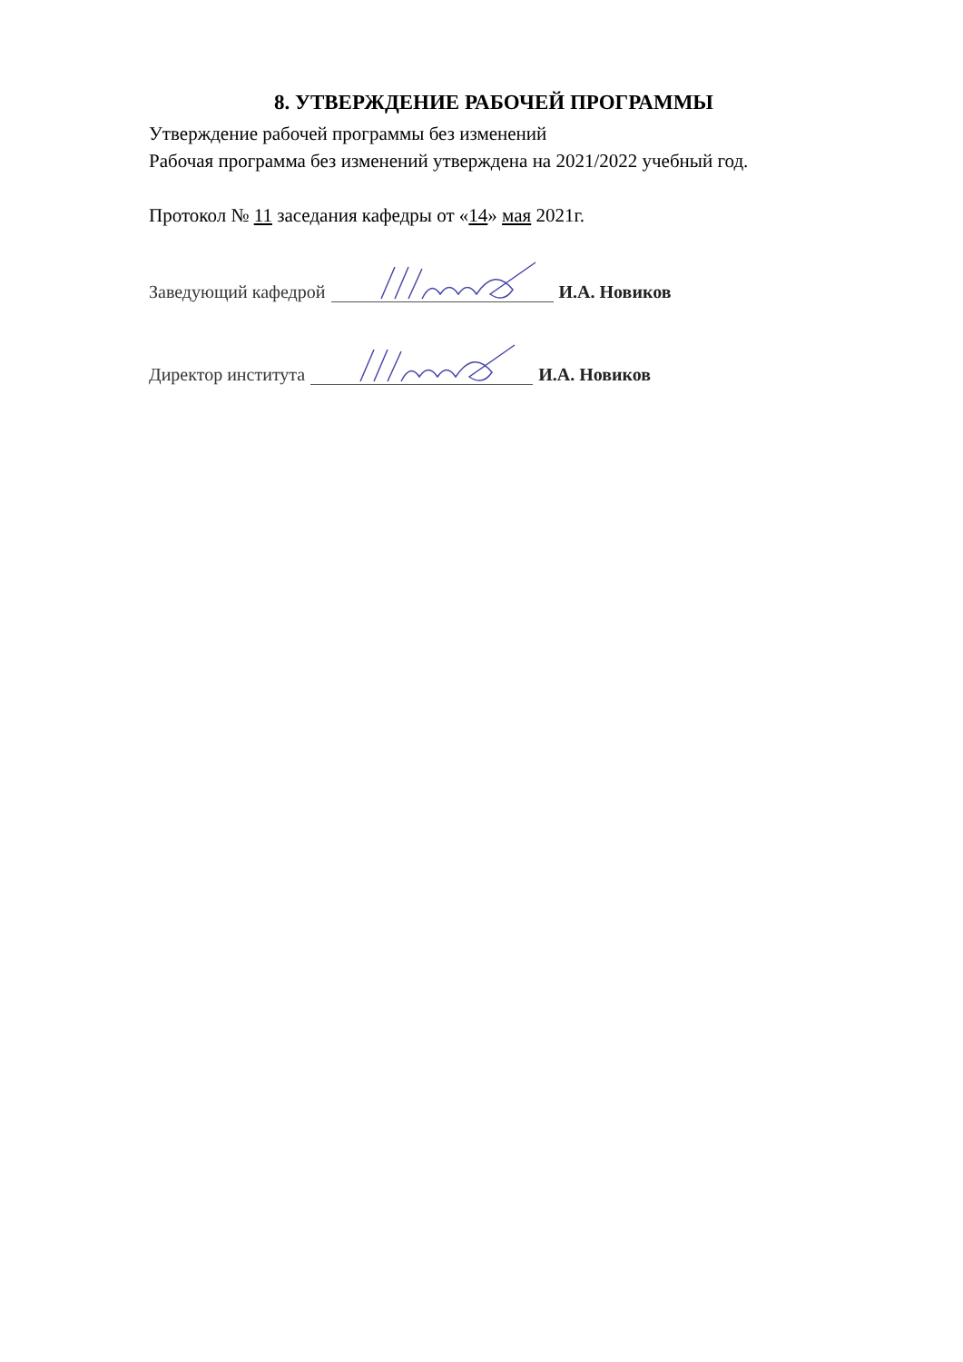8. УТВЕРЖДЕНИЕ РАБОЧЕЙ ПРОГРАММЫ
Утверждение рабочей программы без изменений
Рабочая программа без изменений утверждена на 2021/2022 учебный год.
Протокол № 11 заседания кафедры от «14» мая 2021г.
Заведующий кафедрой И.А. Новиков
Директор института И.А. Новиков